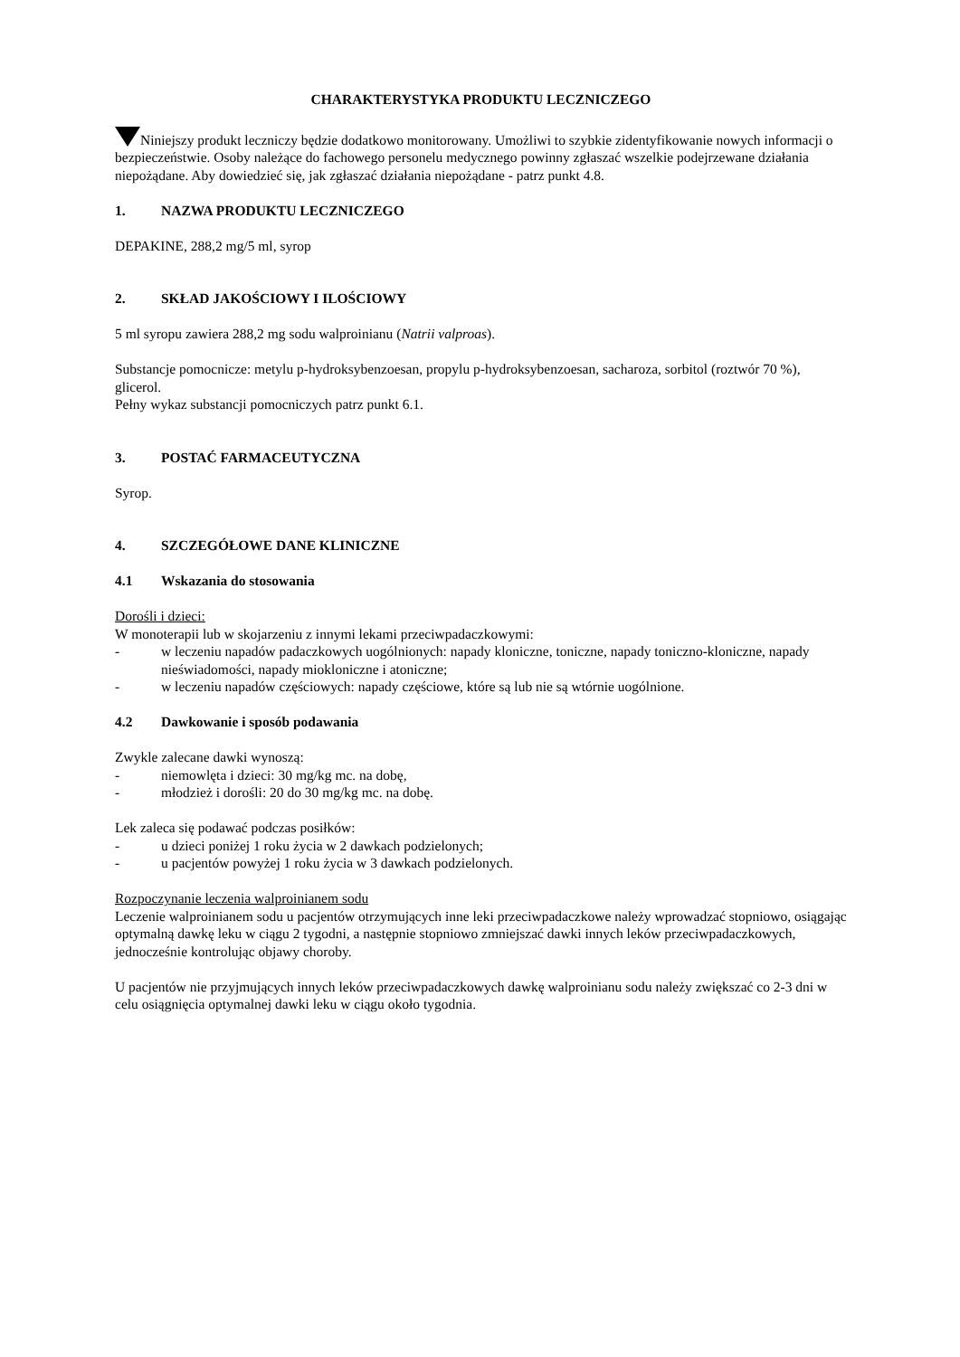CHARAKTERYSTYKA PRODUKTU LECZNICZEGO
Niniejszy produkt leczniczy będzie dodatkowo monitorowany. Umożliwi to szybkie zidentyfikowanie nowych informacji o bezpieczeństwie. Osoby należące do fachowego personelu medycznego powinny zgłaszać wszelkie podejrzewane działania niepożądane. Aby dowiedzieć się, jak zgłaszać działania niepożądane - patrz punkt 4.8.
1. NAZWA PRODUKTU LECZNICZEGO
DEPAKINE, 288,2 mg/5 ml, syrop
2. SKŁAD JAKOŚCIOWY I ILOŚCIOWY
5 ml syropu zawiera 288,2 mg sodu walproinianu (Natrii valproas).
Substancje pomocnicze: metylu p-hydroksybenzoesan, propylu p-hydroksybenzoesan, sacharoza, sorbitol (roztwór 70 %), glicerol.
Pełny wykaz substancji pomocniczych patrz punkt 6.1.
3. POSTAĆ FARMACEUTYCZNA
Syrop.
4. SZCZEGÓŁOWE DANE KLINICZNE
4.1 Wskazania do stosowania
Dorośli i dzieci:
W monoterapii lub w skojarzeniu z innymi lekami przeciwpadaczkowymi:
- w leczeniu napadów padaczkowych uogólnionych: napady kloniczne, toniczne, napady toniczno-kloniczne, napady nieświadomości, napady miokloniczne i atoniczne;
- w leczeniu napadów częściowych: napady częściowe, które są lub nie są wtórnie uogólnione.
4.2 Dawkowanie i sposób podawania
Zwykle zalecane dawki wynoszą:
- niemowlęta i dzieci: 30 mg/kg mc. na dobę,
- młodzież i dorośli: 20 do 30 mg/kg mc. na dobę.
Lek zaleca się podawać podczas posiłków:
- u dzieci poniżej 1 roku życia w 2 dawkach podzielonych;
- u pacjentów powyżej 1 roku życia w 3 dawkach podzielonych.
Rozpoczynanie leczenia walproinianem sodu
Leczenie walproinianem sodu u pacjentów otrzymujących inne leki przeciwpadaczkowe należy wprowadzać stopniowo, osiągając optymalną dawkę leku w ciągu 2 tygodni, a następnie stopniowo zmniejszać dawki innych leków przeciwpadaczkowych, jednocześnie kontrolując objawy choroby.
U pacjentów nie przyjmujących innych leków przeciwpadaczkowych dawkę walproinianu sodu należy zwiększać co 2-3 dni w celu osiągnięcia optymalnej dawki leku w ciągu około tygodnia.